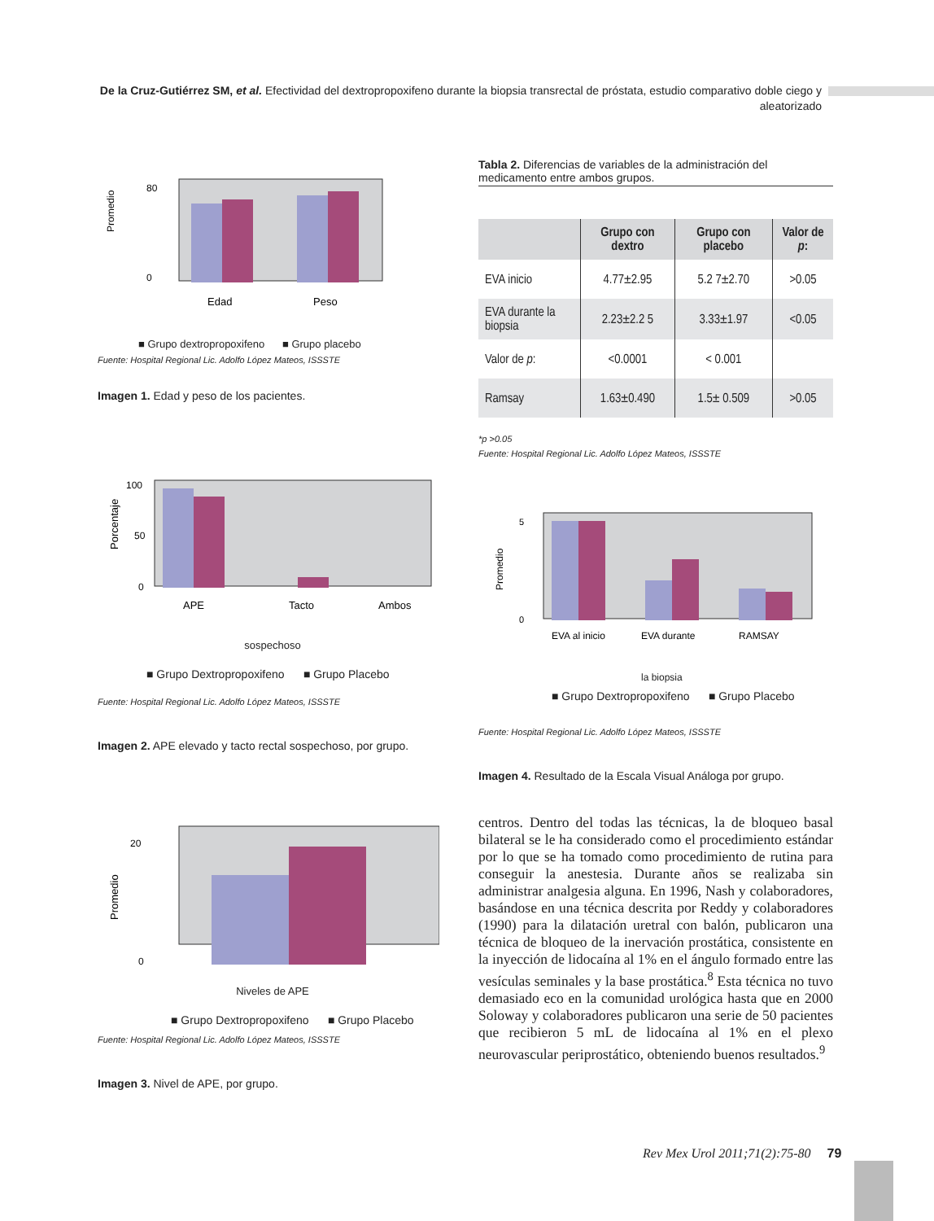De la Cruz-Gutiérrez SM, et al. Efectividad del dextropropoxifeno durante la biopsia transrectal de próstata, estudio comparativo doble ciego y aleatorizado
Promedio
0
80
Edad
Peso
■ Grupo dextropropoxifeno ■ Grupo placebo
Fuente: Hospital Regional Lic. Adolfo López Mateos, ISSSTE
Imagen 1. Edad y peso de los pacientes.
Tabla 2. Diferencias de variables de la administración del medicamento entre ambos grupos.
| | Grupo con dextro | Grupo con placebo | Valor de p : |
| --- | --- | --- | --- |
| EVA inicio | 4.77±2.95 | 5.2 7±2.70 | >0.05 |
| EVA durante la biopsia | 2.23±2.2 5 | 3.33±1.97 | <0.05 |
| Valor de p : | <0.0001 | < 0.001 | |
| Ramsay | 1.63±0.490 | 1.5± 0.509 | >0.05 |
*p >0.05
Fuente: Hospital Regional Lic. Adolfo López Mateos, ISSSTE
Porcentaje
100
50
0
APE
Tacto
Ambos
sospechoso
■ Grupo Dextropropoxifeno ■ Grupo Placebo
Fuente: Hospital Regional Lic. Adolfo López Mateos, ISSSTE
Imagen 2. APE elevado y tacto rectal sospechoso, por grupo.
Promedio
0
5
EVA al inicio
EVA durante
RAMSAY
la biopsia
■ Grupo Dextropropoxifeno ■ Grupo Placebo
Fuente: Hospital Regional Lic. Adolfo López Mateos, ISSSTE
Imagen 4. Resultado de la Escala Visual Análoga por grupo.
Promedio
20
0
Niveles de APE
■ Grupo Dextropropoxifeno ■ Grupo Placebo
Fuente: Hospital Regional Lic. Adolfo López Mateos, ISSSTE
Imagen 3. Nivel de APE, por grupo.
centros. Dentro del todas las técnicas, la de bloqueo basal bilateral se le ha considerado como el procedimiento estándar por lo que se ha tomado como procedimiento de rutina para conseguir la anestesia. Durante años se realizaba sin administrar analgesia alguna. En 1996, Nash y colaboradores, basándose en una técnica descrita por Reddy y colaboradores (1990) para la dilatación uretral con balón, publicaron una técnica de bloqueo de la inervación prostática, consistente en la inyección de lidocaína al 1% en el ángulo formado entre las vesículas seminales y la base prostática.<sup>8</sup> Esta técnica no tuvo demasiado eco en la comunidad urológica hasta que en 2000 Soloway y colaboradores publicaron una serie de 50 pacientes que recibieron 5 mL de lidocaína al 1% en el plexo neurovascular periprostático, obteniendo buenos resultados.<sup>9</sup>
Rev Mex Urol 2011;71(2):75-80 79